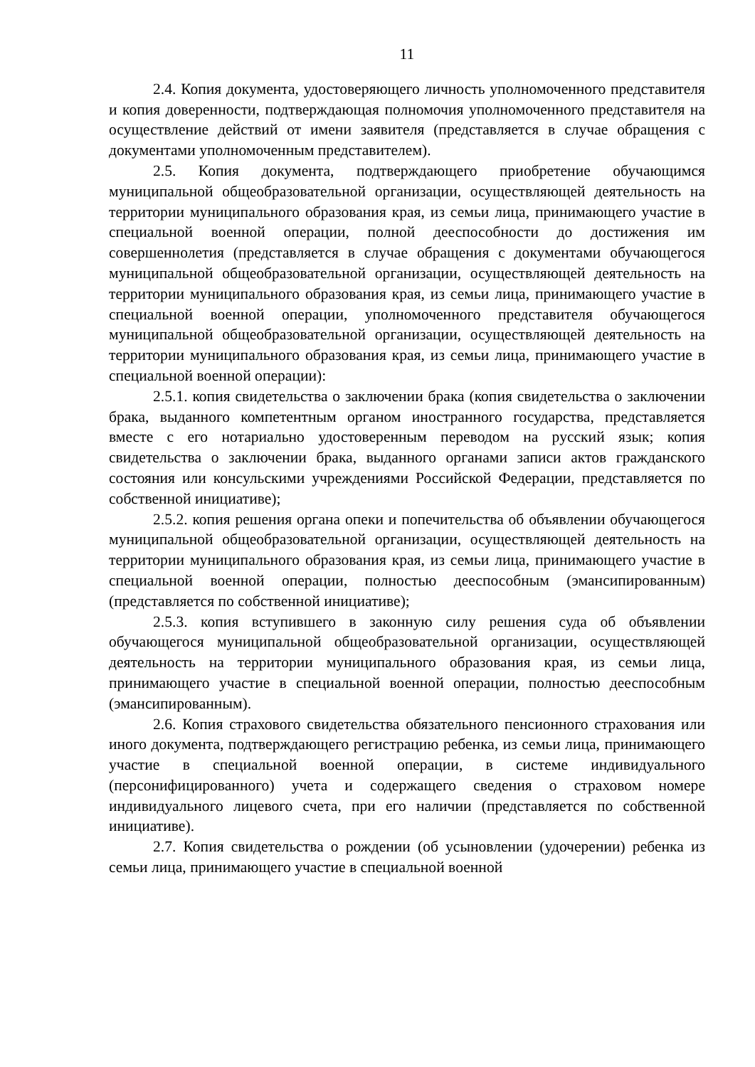11
2.4. Копия документа, удостоверяющего личность уполномоченного представителя и копия доверенности, подтверждающая полномочия уполномоченного представителя на осуществление действий от имени заявителя (представляется в случае обращения с документами уполномоченным представителем).
2.5. Копия документа, подтверждающего приобретение обучающимся муниципальной общеобразовательной организации, осуществляющей деятельность на территории муниципального образования края, из семьи лица, принимающего участие в специальной военной операции, полной дееспособности до достижения им совершеннолетия (представляется в случае обращения с документами обучающегося муниципальной общеобразовательной организации, осуществляющей деятельность на территории муниципального образования края, из семьи лица, принимающего участие в специальной военной операции, уполномоченного представителя обучающегося муниципальной общеобразовательной организации, осуществляющей деятельность на территории муниципального образования края, из семьи лица, принимающего участие в специальной военной операции):
2.5.1. копия свидетельства о заключении брака (копия свидетельства о заключении брака, выданного компетентным органом иностранного государства, представляется вместе с его нотариально удостоверенным переводом на русский язык; копия свидетельства о заключении брака, выданного органами записи актов гражданского состояния или консульскими учреждениями Российской Федерации, представляется по собственной инициативе);
2.5.2. копия решения органа опеки и попечительства об объявлении обучающегося муниципальной общеобразовательной организации, осуществляющей деятельность на территории муниципального образования края, из семьи лица, принимающего участие в специальной военной операции, полностью дееспособным (эмансипированным) (представляется по собственной инициативе);
2.5.3. копия вступившего в законную силу решения суда об объявлении обучающегося муниципальной общеобразовательной организации, осуществляющей деятельность на территории муниципального образования края, из семьи лица, принимающего участие в специальной военной операции, полностью дееспособным (эмансипированным).
2.6. Копия страхового свидетельства обязательного пенсионного страхования или иного документа, подтверждающего регистрацию ребенка, из семьи лица, принимающего участие в специальной военной операции, в системе индивидуального (персонифицированного) учета и содержащего сведения о страховом номере индивидуального лицевого счета, при его наличии (представляется по собственной инициативе).
2.7. Копия свидетельства о рождении (об усыновлении (удочерении) ребенка из семьи лица, принимающего участие в специальной военной